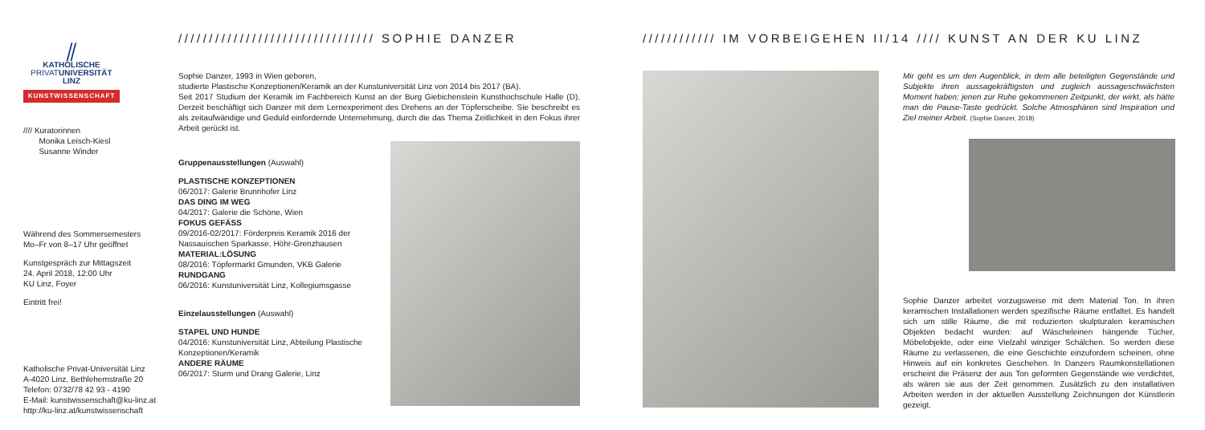⫽
KATHOLISCHE
PRIVATUNIVERSITÄT LINZ
KUNSTWISSENSCHAFT
//// Kuratorinnen
Monika Leisch-Kiesl
Susanne Winder
Während des Sommersemesters
Mo–Fr von 8–17 Uhr geöffnet
Kunstgespräch zur Mittagszeit
24. April 2018, 12:00 Uhr
KU Linz, Foyer
Eintritt frei!
Katholische Privat-Universität Linz
A-4020 Linz, Bethlehemstraße 20
Telefon: 0732/78 42 93 - 4190
E-Mail: kunstwissenschaft@ku-linz.at
http://ku-linz.at/kunstwissenschaft
//////////////////////////////// SOPHIE DANZER
Sophie Danzer, 1993 in Wien geboren,
studierte Plastische Konzeptionen/Keramik an der Kunstuniversität Linz von 2014 bis 2017 (BA).
Seit 2017 Studium der Keramik im Fachbereich Kunst an der Burg Giebichenstein Kunsthochschule Halle (D). Derzeit beschäftigt sich Danzer mit dem Lernexperiment des Drehens an der Töpferscheibe. Sie beschreibt es als zeitaufwändige und Geduld einfordernde Unternehmung, durch die das Thema Zeitlichkeit in den Fokus ihrer Arbeit gerückt ist.
Gruppenausstellungen (Auswahl)
PLASTISCHE KONZEPTIONEN
06/2017: Galerie Brunnhofer Linz
DAS DING IM WEG
04/2017: Galerie die Schöne, Wien
FOKUS GEFÄSS
09/2016-02/2017: Förderpreis Keramik 2016 der Nassauischen Sparkasse, Höhr-Grenzhausen
MATERIAL:LÖSUNG
08/2016: Töpfermarkt Gmunden, VKB Galerie
RUNDGANG
06/2016: Kunstuniversität Linz, Kollegiumsgasse
Einzelausstellungen (Auswahl)
STAPEL UND HUNDE
04/2016: Kunstuniversität Linz, Abteilung Plastische Konzeptionen/Keramik
ANDERE RÄUME
06/2017: Sturm und Drang Galerie, Linz
//////////// IM VORBEIGEHEN II/14 //// KUNST AN DER KU LINZ
Mir geht es um den Augenblick, in dem alle beteiligten Gegenstände und Subjekte ihren aussagekräftigsten und zugleich aussageschwächsten Moment haben; jenen zur Ruhe gekommenen Zeitpunkt, der wirkt, als hätte man die Pause-Taste gedrückt. Solche Atmosphären sind Inspiration und Ziel meiner Arbeit. (Sophie Danzer, 2018)
Sophie Danzer arbeitet vorzugsweise mit dem Material Ton. In ihren keramischen Installationen werden spezifische Räume entfaltet. Es handelt sich um stille Räume, die mit reduzierten skulpturalen keramischen Objekten bedacht wurden: auf Wäscheleinen hängende Tücher, Möbelobjekte, oder eine Vielzahl winziger Schälchen. So werden diese Räume zu verlassenen, die eine Geschichte einzufordern scheinen, ohne Hinweis auf ein konkretes Geschehen. In Danzers Raumkonstellationen erscheint die Präsenz der aus Ton geformten Gegenstände wie verdichtet, als wären sie aus der Zeit genommen. Zusätzlich zu den installativen Arbeiten werden in der aktuellen Ausstellung Zeichnungen der Künstlerin gezeigt.